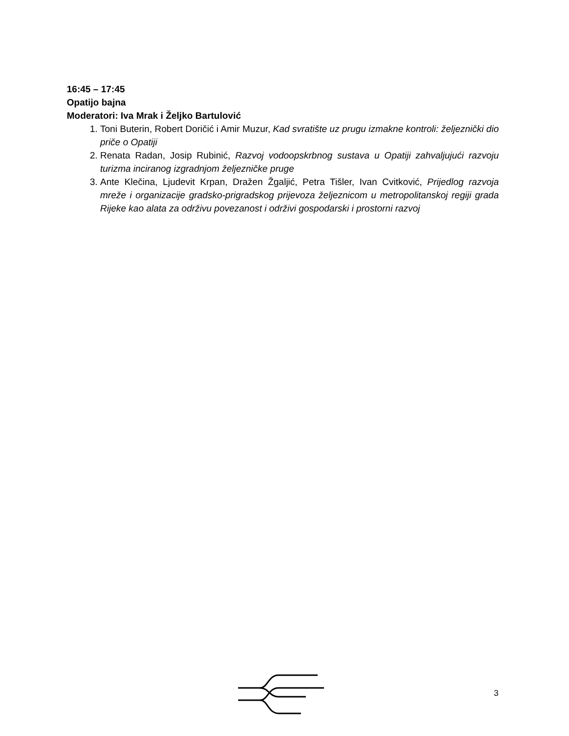16:45 – 17:45
Opatijo bajna
Moderatori: Iva Mrak i Željko Bartulović
1. Toni Buterin, Robert Doričić i Amir Muzur, Kad svratište uz prugu izmakne kontroli: željeznički dio priče o Opatiji
2. Renata Radan, Josip Rubinić, Razvoj vodoopskrbnog sustava u Opatiji zahvaljujući razvoju turizma inciranog izgradnjom željezničke pruge
3. Ante Klečina, Ljudevit Krpan, Dražen Žgaljić, Petra Tišler, Ivan Cvitković, Prijedlog razvoja mreže i organizacije gradsko-prigradskog prijevoza željeznicom u metropolitanskoj regiji grada Rijeke kao alata za održivu povezanost i održivi gospodarski i prostorni razvoj
3